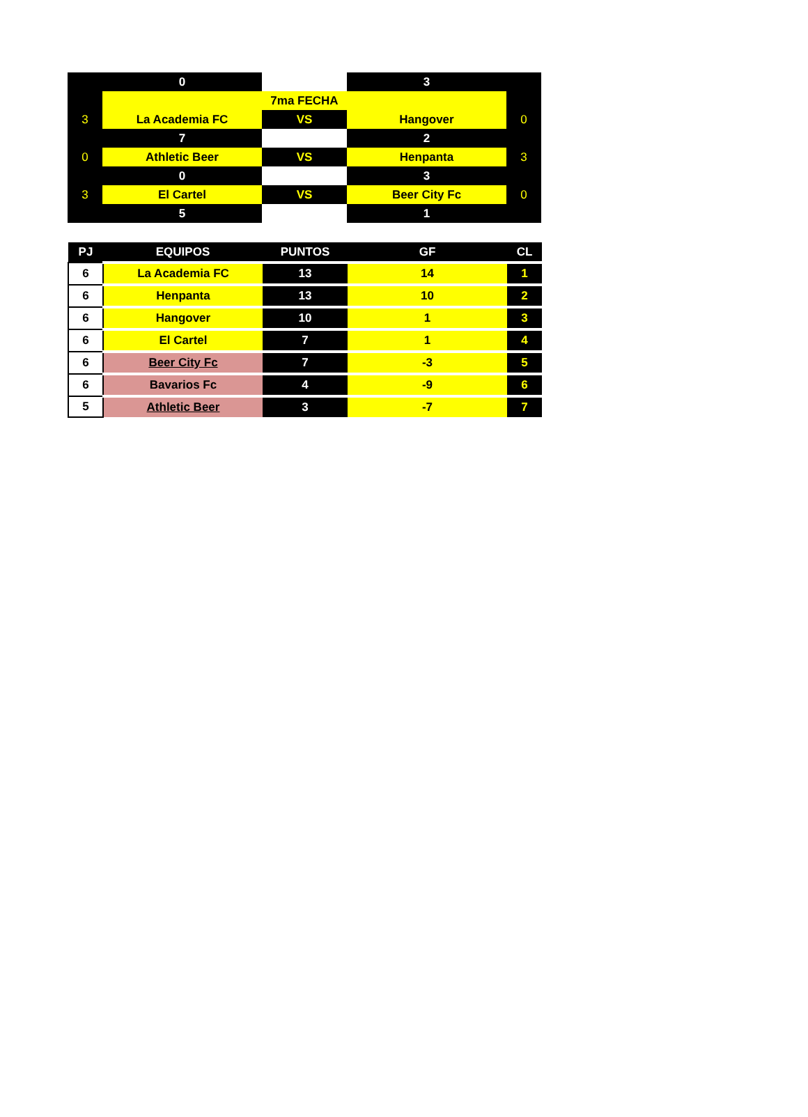| | 0 | | 3 | |
| | | 7ma FECHA | | |
| 3 | La Academia FC | VS | Hangover | 0 |
| | 7 | | 2 | |
| 0 | Athletic Beer | VS | Henpanta | 3 |
| | 0 | | 3 | |
| 3 | El Cartel | VS | Beer City Fc | 0 |
| | 5 | | 1 | |
| PJ | EQUIPOS | PUNTOS | GF | CL |
| --- | --- | --- | --- | --- |
| 6 | La Academia FC | 13 | 14 | 1 |
| 6 | Henpanta | 13 | 10 | 2 |
| 6 | Hangover | 10 | 1 | 3 |
| 6 | El Cartel | 7 | 1 | 4 |
| 6 | Beer City Fc | 7 | -3 | 5 |
| 6 | Bavarios Fc | 4 | -9 | 6 |
| 5 | Athletic Beer | 3 | -7 | 7 |